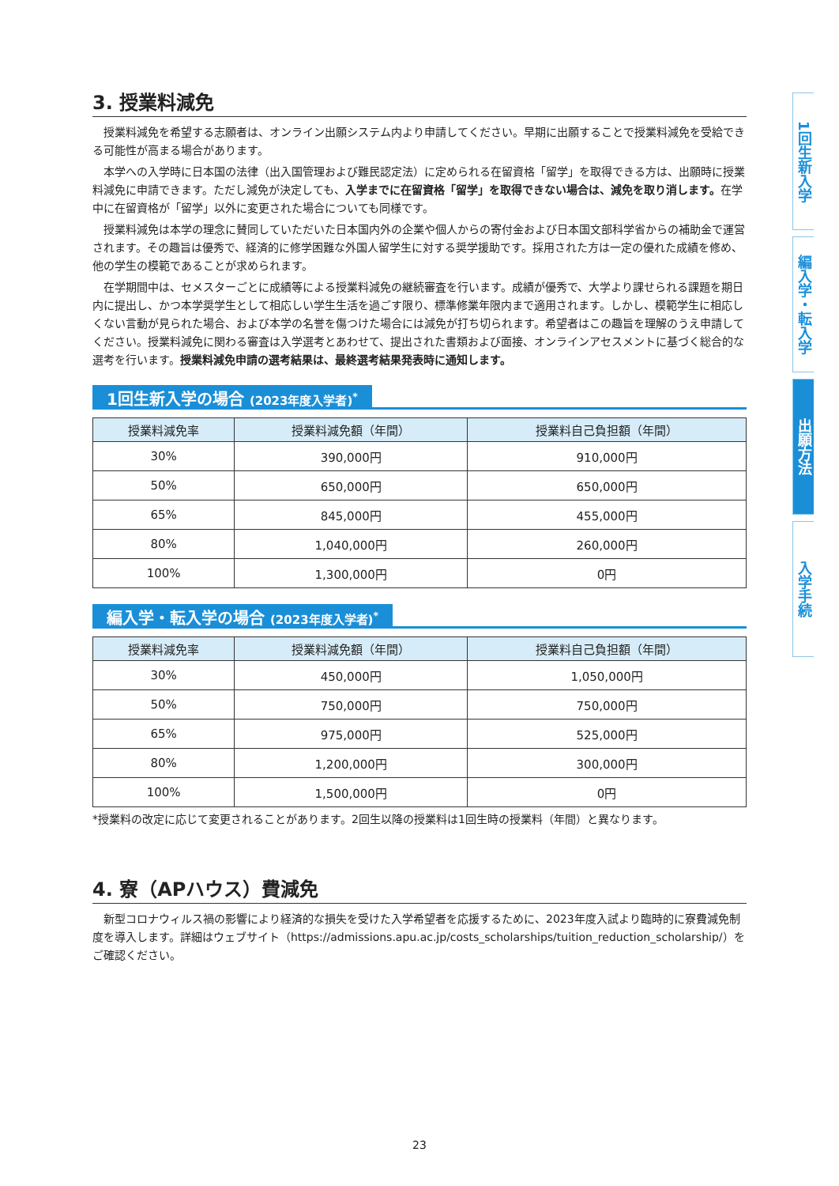3. 授業料減免
授業料減免を希望する志願者は、オンライン出願システム内より申請してください。早期に出願することで授業料減免を受給できる可能性が高まる場合があります。
本学への入学時に日本国の法律（出入国管理および難民認定法）に定められる在留資格「留学」を取得できる方は、出願時に授業料減免に申請できます。ただし減免が決定しても、入学までに在留資格「留学」を取得できない場合は、減免を取り消します。在学中に在留資格が「留学」以外に変更された場合についても同様です。
授業料減免は本学の理念に賛同していただいた日本国内外の企業や個人からの寄付金および日本国文部科学省からの補助金で運営されます。その趣旨は優秀で、経済的に修学困難な外国人留学生に対する奨学援助です。採用された方は一定の優れた成績を修め、他の学生の模範であることが求められます。
在学期間中は、セメスターごとに成績等による授業料減免の継続審査を行います。成績が優秀で、大学より課せられる課題を期日内に提出し、かつ本学奨学生として相応しい学生生活を過ごす限り、標準修業年限内まで適用されます。しかし、模範学生に相応しくない言動が見られた場合、および本学の名誉を傷つけた場合には減免が打ち切られます。希望者はこの趣旨を理解のうえ申請してください。授業料減免に関わる審査は入学選考とあわせて、提出された書類および面接、オンラインアセスメントに基づく総合的な選考を行います。授業料減免申請の選考結果は、最終選考結果発表時に通知します。
1回生新入学の場合 (2023年度入学者)<sup>*</sup>
| 授業料減免率 | 授業料減免額（年間） | 授業料自己負担額（年間） |
| --- | --- | --- |
| 30% | 390,000円 | 910,000円 |
| 50% | 650,000円 | 650,000円 |
| 65% | 845,000円 | 455,000円 |
| 80% | 1,040,000円 | 260,000円 |
| 100% | 1,300,000円 | 0円 |
編入学・転入学の場合 (2023年度入学者)<sup>*</sup>
| 授業料減免率 | 授業料減免額（年間） | 授業料自己負担額（年間） |
| --- | --- | --- |
| 30% | 450,000円 | 1,050,000円 |
| 50% | 750,000円 | 750,000円 |
| 65% | 975,000円 | 525,000円 |
| 80% | 1,200,000円 | 300,000円 |
| 100% | 1,500,000円 | 0円 |
*授業料の改定に応じて変更されることがあります。2回生以降の授業料は1回生時の授業料（年間）と異なります。
4. 寮（APハウス）費減免
新型コロナウィルス禍の影響により経済的な損失を受けた入学希望者を応援するために、2023年度入試より臨時的に寮費減免制度を導入します。詳細はウェブサイト（https://admissions.apu.ac.jp/costs_scholarships/tuition_reduction_scholarship/）をご確認ください。
1回生新入学
編入学・転入学
出願方法
入学手続
23